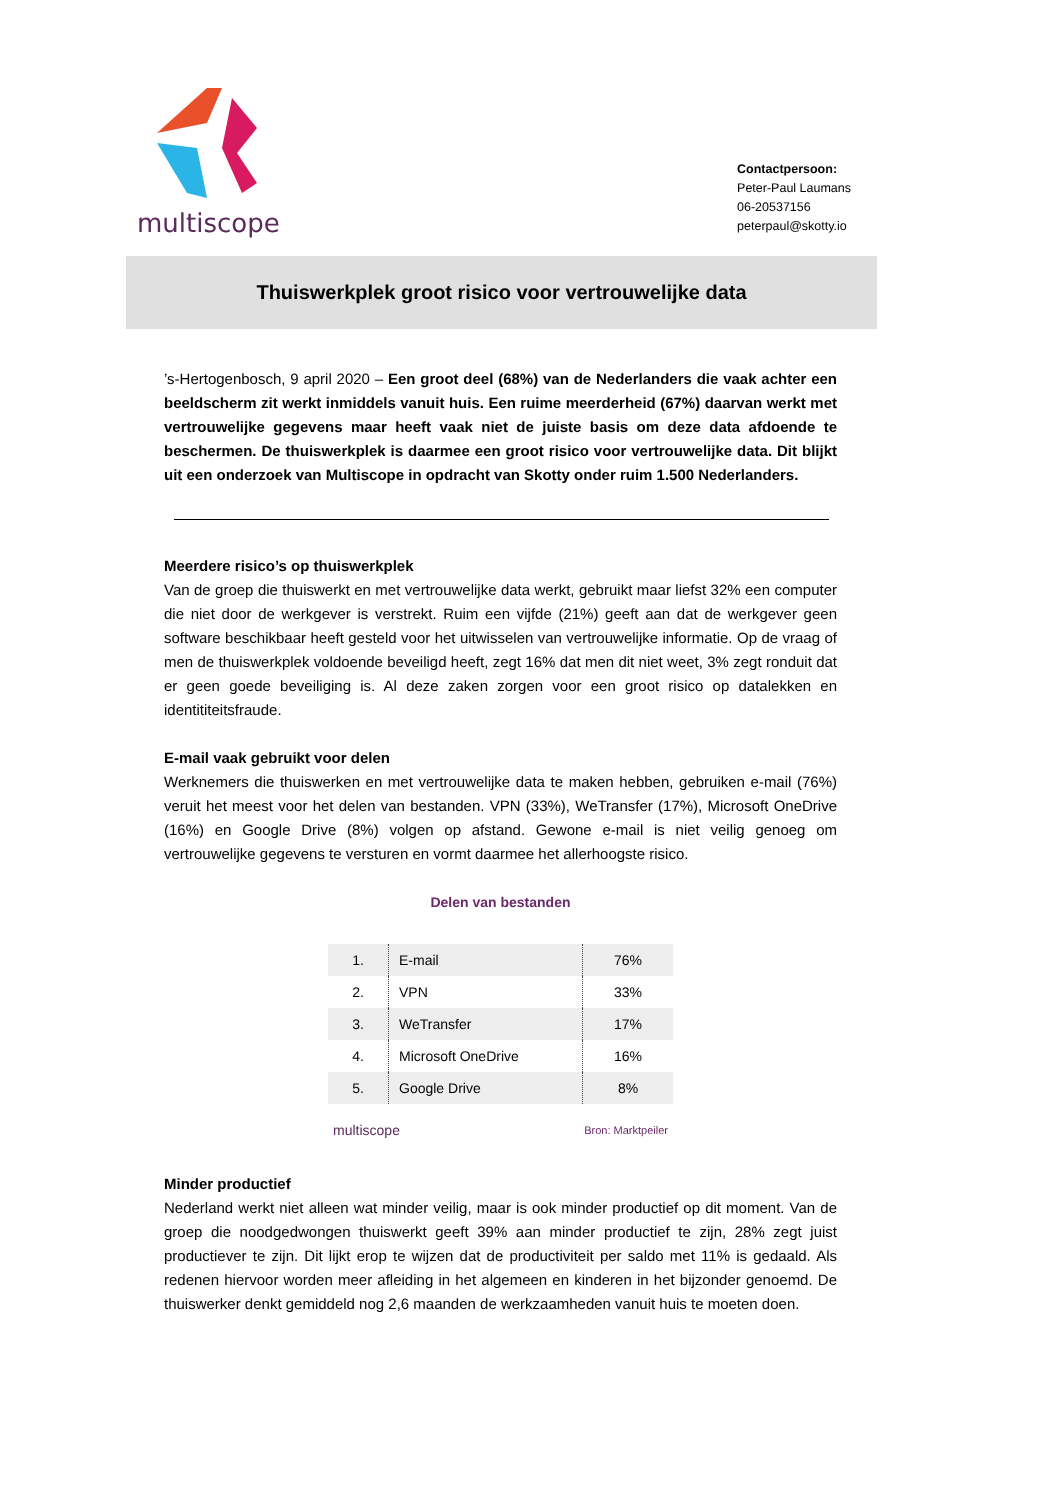multiscope
Contactpersoon:
Peter-Paul Laumans
06-20537156
peterpaul@skotty.io
Thuiswerkplek groot risico voor vertrouwelijke data
’s-Hertogenbosch, 9 april 2020 – Een groot deel (68%) van de Nederlanders die vaak achter een beeldscherm zit werkt inmiddels vanuit huis. Een ruime meerderheid (67%) daarvan werkt met vertrouwelijke gegevens maar heeft vaak niet de juiste basis om deze data afdoende te beschermen. De thuiswerkplek is daarmee een groot risico voor vertrouwelijke data. Dit blijkt uit een onderzoek van Multiscope in opdracht van Skotty onder ruim 1.500 Nederlanders.
Meerdere risico’s op thuiswerkplek
Van de groep die thuiswerkt en met vertrouwelijke data werkt, gebruikt maar liefst 32% een computer die niet door de werkgever is verstrekt. Ruim een vijfde (21%) geeft aan dat de werkgever geen software beschikbaar heeft gesteld voor het uitwisselen van vertrouwelijke informatie. Op de vraag of men de thuiswerkplek voldoende beveiligd heeft, zegt 16% dat men dit niet weet, 3% zegt ronduit dat er geen goede beveiliging is. Al deze zaken zorgen voor een groot risico op datalekken en identititeitsfraude.
E-mail vaak gebruikt voor delen
Werknemers die thuiswerken en met vertrouwelijke data te maken hebben, gebruiken e-mail (76%) veruit het meest voor het delen van bestanden. VPN (33%), WeTransfer (17%), Microsoft OneDrive (16%) en Google Drive (8%) volgen op afstand. Gewone e-mail is niet veilig genoeg om vertrouwelijke gegevens te versturen en vormt daarmee het allerhoogste risico.
Delen van bestanden
| 1. | E-mail | 76% |
| 2. | VPN | 33% |
| 3. | WeTransfer | 17% |
| 4. | Microsoft OneDrive | 16% |
| 5. | Google Drive | 8% |
multiscope Bron: Marktpeiler
Minder productief
Nederland werkt niet alleen wat minder veilig, maar is ook minder productief op dit moment. Van de groep die noodgedwongen thuiswerkt geeft 39% aan minder productief te zijn, 28% zegt juist productiever te zijn. Dit lijkt erop te wijzen dat de productiviteit per saldo met 11% is gedaald. Als redenen hiervoor worden meer afleiding in het algemeen en kinderen in het bijzonder genoemd. De thuiswerker denkt gemiddeld nog 2,6 maanden de werkzaamheden vanuit huis te moeten doen.